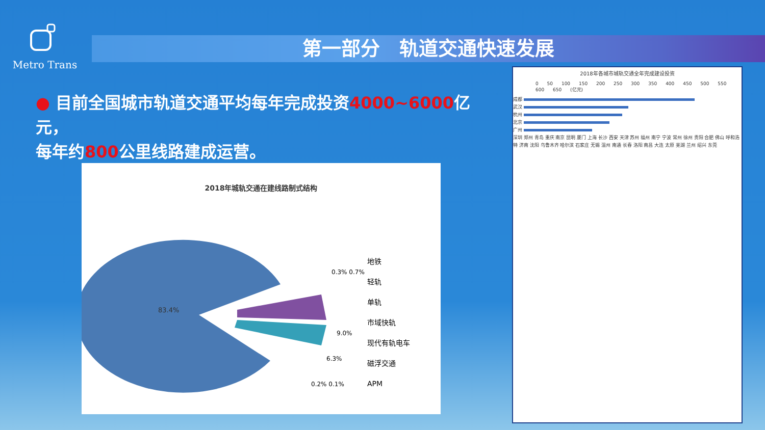Metro Trans
第一部分　轨道交通快速发展
● 目前全国城市轨道交通平均每年完成投资4000~6000亿元，
每年约800公里线路建成运营。
2018年城轨交通在建线路制式结构
83.4%
0.3% 0.7%
9.0%
6.3%
0.2% 0.1%
地铁
轻轨
单轨
市域快轨
现代有轨电车
磁浮交通
APM
2018年各城市城轨交通全年完成建设投资
0 50 100 150 200 250 300 350 400 450 500 550 600 650 (亿元)
成都
武汉
杭州
北京
广州
深圳 郑州 青岛 重庆 南京 昆明 厦门 上海 长沙 西安 天津 苏州 福州 南宁 宁波 常州 徐州 贵阳 合肥 佛山 呼和浩特 济南 沈阳 乌鲁木齐 哈尔滨 石家庄 无锡 温州 南通 长春 洛阳 南昌 大连 太原 芜湖 兰州 绍兴 东莞